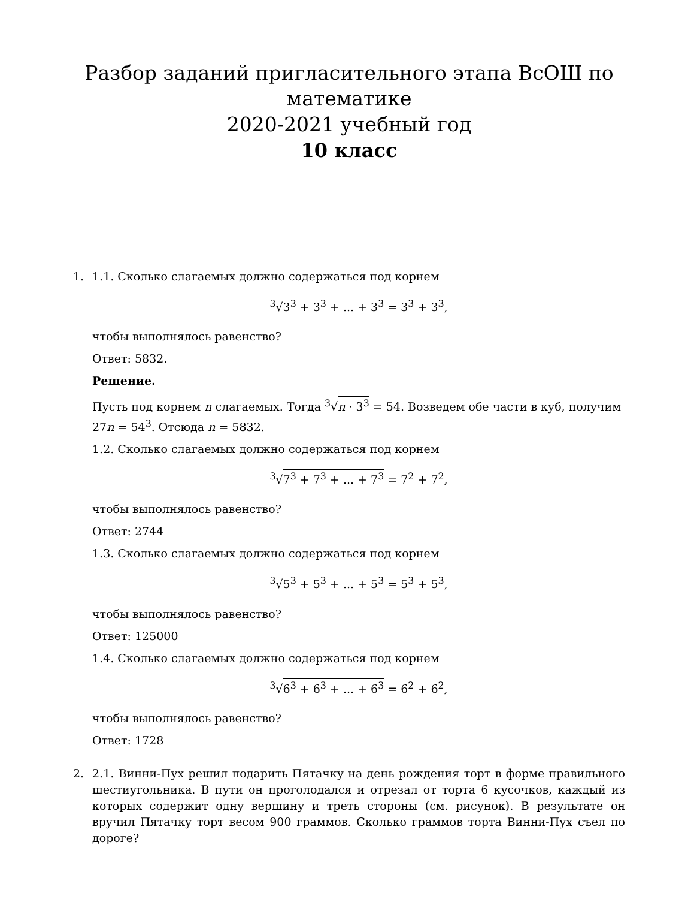Разбор заданий пригласительного этапа ВсОШ по математике
2020-2021 учебный год
10 класс
1. 1.1. Сколько слагаемых должно содержаться под корнем
<sup>3</sup>√3<sup>3</sup> + 3<sup>3</sup> + ... + 3<sup>3</sup> = 3<sup>3</sup> + 3<sup>3</sup>,
чтобы выполнялось равенство?
Ответ: 5832.
Решение.
Пусть под корнем n слагаемых. Тогда <sup>3</sup>√n · 3<sup>3</sup> = 54. Возведем обе части в куб, получим 27n = 54<sup>3</sup>. Отсюда n = 5832.
1.2. Сколько слагаемых должно содержаться под корнем
<sup>3</sup>√7<sup>3</sup> + 7<sup>3</sup> + ... + 7<sup>3</sup> = 7<sup>2</sup> + 7<sup>2</sup>,
чтобы выполнялось равенство?
Ответ: 2744
1.3. Сколько слагаемых должно содержаться под корнем
<sup>3</sup>√5<sup>3</sup> + 5<sup>3</sup> + ... + 5<sup>3</sup> = 5<sup>3</sup> + 5<sup>3</sup>,
чтобы выполнялось равенство?
Ответ: 125000
1.4. Сколько слагаемых должно содержаться под корнем
<sup>3</sup>√6<sup>3</sup> + 6<sup>3</sup> + ... + 6<sup>3</sup> = 6<sup>2</sup> + 6<sup>2</sup>,
чтобы выполнялось равенство?
Ответ: 1728
2. 2.1. Винни-Пух решил подарить Пятачку на день рождения торт в форме правильного шестиугольника. В пути он проголодался и отрезал от торта 6 кусочков, каждый из которых содержит одну вершину и треть стороны (см. рисунок). В результате он вручил Пятачку торт весом 900 граммов. Сколько граммов торта Винни-Пух съел по дороге?